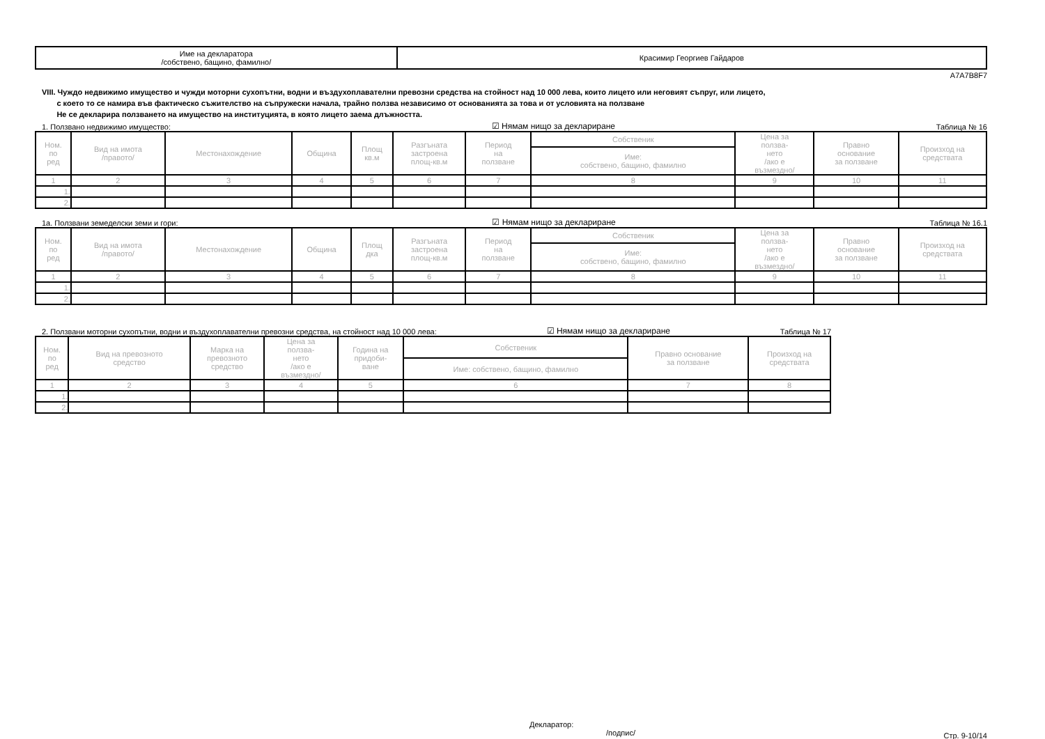| Име на декларатора /собствено, бащино, фамилно/ | Красимир Георгиев Гайдаров |
A7A7B8F7
VIII. Чуждо недвижимо имущество и чужди моторни сухопътни, водни и въздухоплавателни превозни средства на стойност над 10 000 лева, които лицето или неговият съпруг, или лицето,
с което то се намира във фактическо съжителство на съпружески начала, трайно ползва независимо от основанията за това и от условията на ползване
Не се декларира ползването на имущество на институцията, в която лицето заема длъжността.
1. Ползвано недвижимо имущество: ☑ Нямам нищо за деклариране Таблица № 16
| Ном. по ред | Вид на имота /правото/ | Местонахождение | Община | Площ кв.м | Разгъната застроена площ-кв.м | Период на ползване | Собственик | Цена за ползва- нето /ако е възмездно/ | Правно основание за ползване | Произход на средствата |
| --- | --- | --- | --- | --- | --- | --- | --- | --- | --- | --- |
| | | | | | | | Име: собствено, бащино, фамилно | | | |
| 1 | 2 | 3 | 4 | 5 | 6 | 7 | 8 | 9 | 10 | 11 |
| 1. | | | | | | | | | | |
| 2. | | | | | | | | | | |
1а. Ползвани земеделски земи и гори: ☑ Нямам нищо за деклариране Таблица № 16.1
| Ном. по ред | Вид на имота /правото/ | Местонахождение | Община | Площ дка | Разгъната застроена площ-кв.м | Период на ползване | Собственик | Цена за ползва- нето /ако е възмездно/ | Правно основание за ползване | Произход на средствата |
| --- | --- | --- | --- | --- | --- | --- | --- | --- | --- | --- |
| | | | | | | | Име: собствено, бащино, фамилно | | | |
| 1 | 2 | 3 | 4 | 5 | 6 | 7 | 8 | 9 | 10 | 11 |
| 1. | | | | | | | | | | |
| 2. | | | | | | | | | | |
2. Ползвани моторни сухопътни, водни и въздухоплавателни превозни средства, на стойност над 10 000 лева: ☑ Нямам нищо за деклариране Таблица № 17
| Ном. по ред | Вид на превозното средство | Марка на превозното средство | Цена за ползва- нето /ако е възмездно/ | Година на придоби- ване | Собственик | Правно основание за ползване | Произход на средствата |
| --- | --- | --- | --- | --- | --- | --- | --- |
| | | | | | Име: собствено, бащино, фамилно | | |
| 1 | 2 | 3 | 4 | 5 | 6 | 7 | 8 |
| 1. | | | | | | | |
| 2. | | | | | | | |
Декларатор:
/подпис/ Стр. 9-10/14